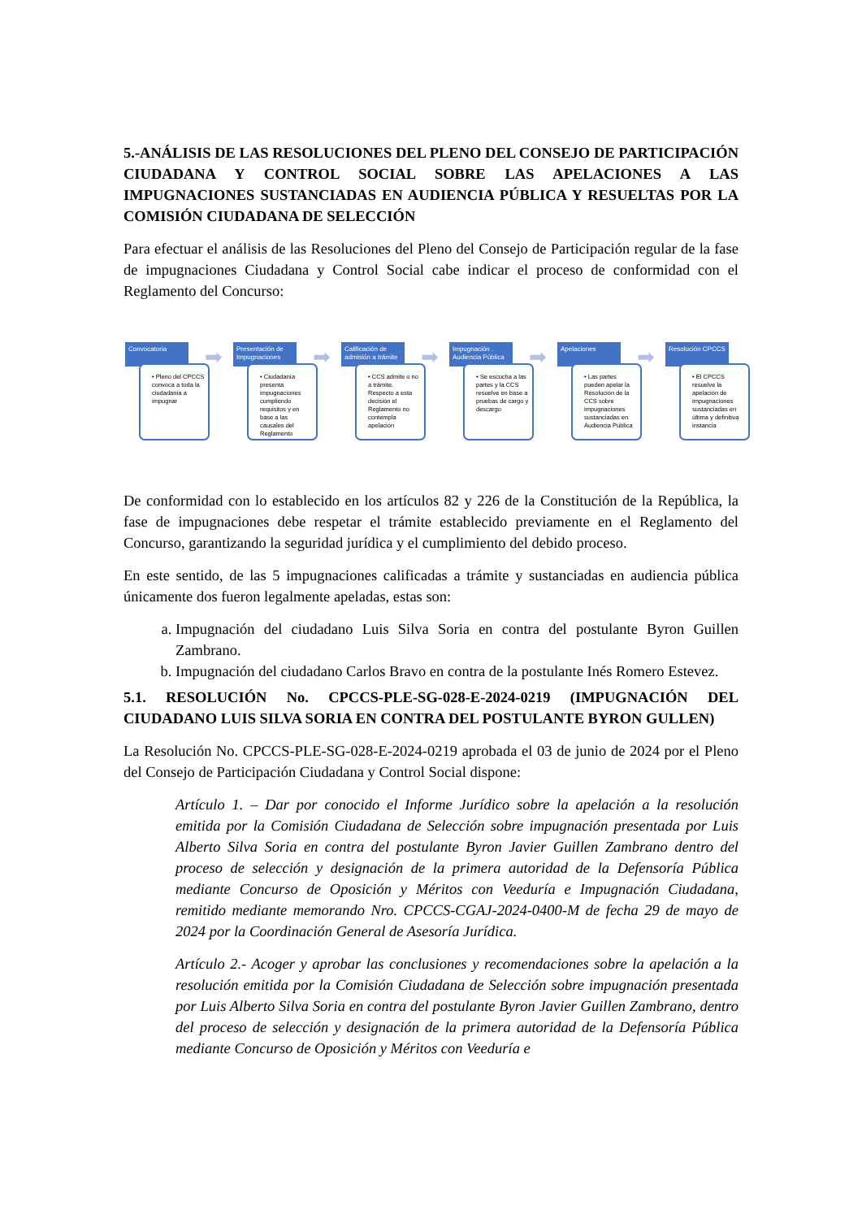5.-ANÁLISIS DE LAS RESOLUCIONES DEL PLENO DEL CONSEJO DE PARTICIPACIÓN CIUDADANA Y CONTROL SOCIAL SOBRE LAS APELACIONES A LAS IMPUGNACIONES SUSTANCIADAS EN AUDIENCIA PÚBLICA Y RESUELTAS POR LA COMISIÓN CIUDADANA DE SELECCIÓN
Para efectuar el análisis de las Resoluciones del Pleno del Consejo de Participación regular de la fase de impugnaciones Ciudadana y Control Social cabe indicar el proceso de conformidad con el Reglamento del Concurso:
Convocatoria
➡
• Pleno del CPCCS convoca a toda la ciudadanía a impugnar
Presentación de Impugnaciones
➡
• Ciudadanía presenta impugnaciones cumpliendo requisitos y en base a las causales del Reglamento
Calificación de admisión a trámite
➡
• CCS admite o no a trámite. Respecto a esta decisión el Reglamento no contempla apelación
Impugnación . Audiencia Pública
➡
• Se escucha a las partes y la CCS resuelve en base a pruebas de cargo y descargo
Apelaciones
➡
• Las partes pueden apelar la Resolución de la CCS sobre impugnaciones sustanciadas en Audiencia Pública
Resolución CPCCS
• El CPCCS resuelve la apelación de impugnaciones sustanciadas en última y definitiva instancia
De conformidad con lo establecido en los artículos 82 y 226 de la Constitución de la República, la fase de impugnaciones debe respetar el trámite establecido previamente en el Reglamento del Concurso, garantizando la seguridad jurídica y el cumplimiento del debido proceso.
En este sentido, de las 5 impugnaciones calificadas a trámite y sustanciadas en audiencia pública únicamente dos fueron legalmente apeladas, estas son:
a. Impugnación del ciudadano Luis Silva Soria en contra del postulante Byron Guillen Zambrano.
b. Impugnación del ciudadano Carlos Bravo en contra de la postulante Inés Romero Estevez.
5.1. RESOLUCIÓN No. CPCCS-PLE-SG-028-E-2024-0219 (IMPUGNACIÓN DEL CIUDADANO LUIS SILVA SORIA EN CONTRA DEL POSTULANTE BYRON GULLEN)
La Resolución No. CPCCS-PLE-SG-028-E-2024-0219 aprobada el 03 de junio de 2024 por el Pleno del Consejo de Participación Ciudadana y Control Social dispone:
Artículo 1. – Dar por conocido el Informe Jurídico sobre la apelación a la resolución emitida por la Comisión Ciudadana de Selección sobre impugnación presentada por Luis Alberto Silva Soria en contra del postulante Byron Javier Guillen Zambrano dentro del proceso de selección y designación de la primera autoridad de la Defensoría Pública mediante Concurso de Oposición y Méritos con Veeduría e Impugnación Ciudadana, remitido mediante memorando Nro. CPCCS-CGAJ-2024-0400-M de fecha 29 de mayo de 2024 por la Coordinación General de Asesoría Jurídica.
Artículo 2.- Acoger y aprobar las conclusiones y recomendaciones sobre la apelación a la resolución emitida por la Comisión Ciudadana de Selección sobre impugnación presentada por Luis Alberto Silva Soria en contra del postulante Byron Javier Guillen Zambrano, dentro del proceso de selección y designación de la primera autoridad de la Defensoría Pública mediante Concurso de Oposición y Méritos con Veeduría e